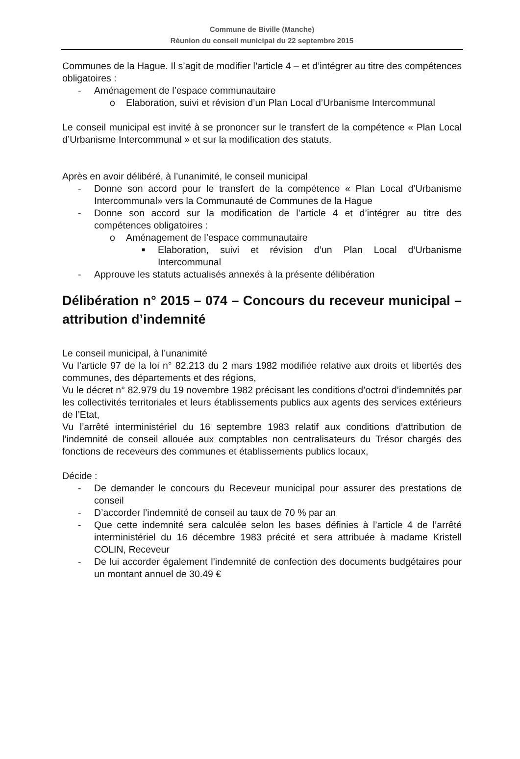Commune de Biville (Manche)
Réunion du conseil municipal du 22 septembre 2015
Communes de la Hague. Il s’agit de modifier l’article 4 – et d’intégrer au titre des compétences obligatoires :
- Aménagement de l’espace communautaire
o Elaboration, suivi et révision d’un Plan Local d’Urbanisme Intercommunal
Le conseil municipal est invité à se prononcer sur le transfert de la compétence « Plan Local d’Urbanisme Intercommunal » et sur la modification des statuts.
Après en avoir délibéré, à l’unanimité, le conseil municipal
- Donne son accord pour le transfert de la compétence « Plan Local d’Urbanisme Intercommunal» vers la Communauté de Communes de la Hague
- Donne son accord sur la modification de l’article 4 et d’intégrer au titre des compétences obligatoires :
o Aménagement de l’espace communautaire
■ Elaboration, suivi et révision d’un Plan Local d’Urbanisme Intercommunal
- Approuve les statuts actualisés annexés à la présente délibération
Délibération n° 2015 – 074 – Concours du receveur municipal – attribution d’indemnité
Le conseil municipal, à l’unanimité
Vu l’article 97 de la loi n° 82.213 du 2 mars 1982 modifiée relative aux droits et libertés des communes, des départements et des régions,
Vu le décret n° 82.979 du 19 novembre 1982 précisant les conditions d’octroi d’indemnités par les collectivités territoriales et leurs établissements publics aux agents des services extérieurs de l’Etat,
Vu l’arrêté interministériel du 16 septembre 1983 relatif aux conditions d’attribution de l’indemnité de conseil allouée aux comptables non centralisateurs du Trésor chargés des fonctions de receveurs des communes et établissements publics locaux,
Décide :
- De demander le concours du Receveur municipal pour assurer des prestations de conseil
- D’accorder l’indemnité de conseil au taux de 70 % par an
- Que cette indemnité sera calculée selon les bases définies à l’article 4 de l’arrêté interministériel du 16 décembre 1983 précité et sera attribuée à madame Kristell COLIN, Receveur
- De lui accorder également l’indemnité de confection des documents budgétaires pour un montant annuel de 30.49 €